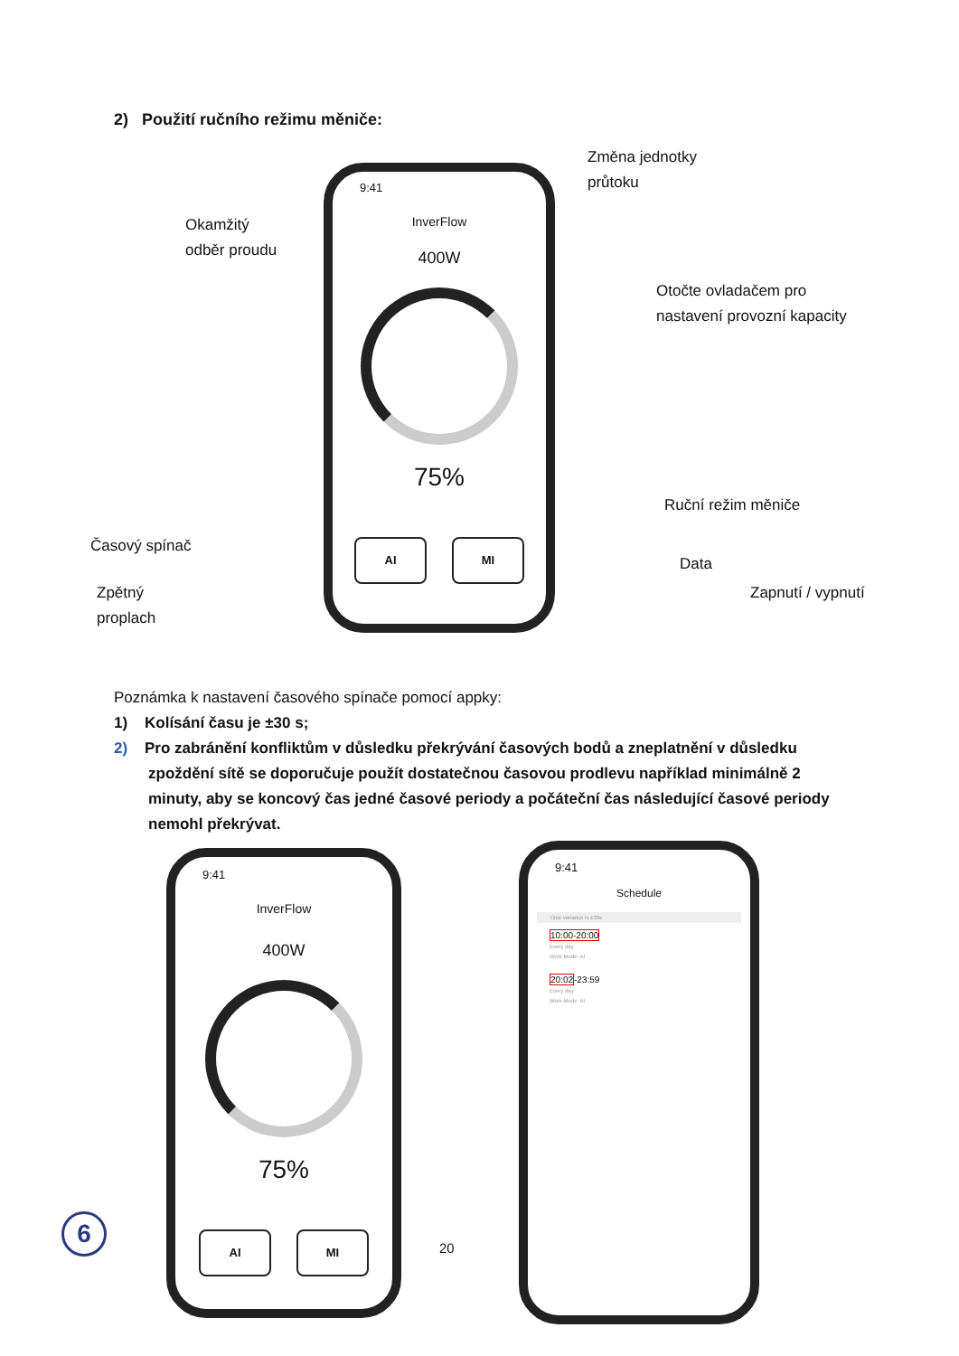2) Použití ručního režimu měniče:
Změna jednotky
průtoku
Okamžitý
odběr proudu
Otočte ovladačem pro
nastavení provozní kapacity
Ruční režim měniče
Časový spínač
Data
Zpětný
proplach
Zapnutí / vypnutí
9:41
InverFlow
400W
75%
AI MI
Poznámka k nastavení časového spínače pomocí appky:
1) Kolísání času je ±30 s;
2) Pro zabránění konfliktům v důsledku překrývání časových bodů a zneplatnění v důsledku zpoždění sítě se doporučuje použít dostatečnou časovou prodlevu například minimálně 2 minuty, aby se koncový čas jedné časové periody a počáteční čas následující časové periody nemohl překrývat.
9:41
InverFlow
400W
75%
AI MI
9:41
Schedule
Time variance is ±30s
10:00-20:00
Every day
Work Mode: AI
20:02-23:59
Every day
Work Mode: AI
6
20